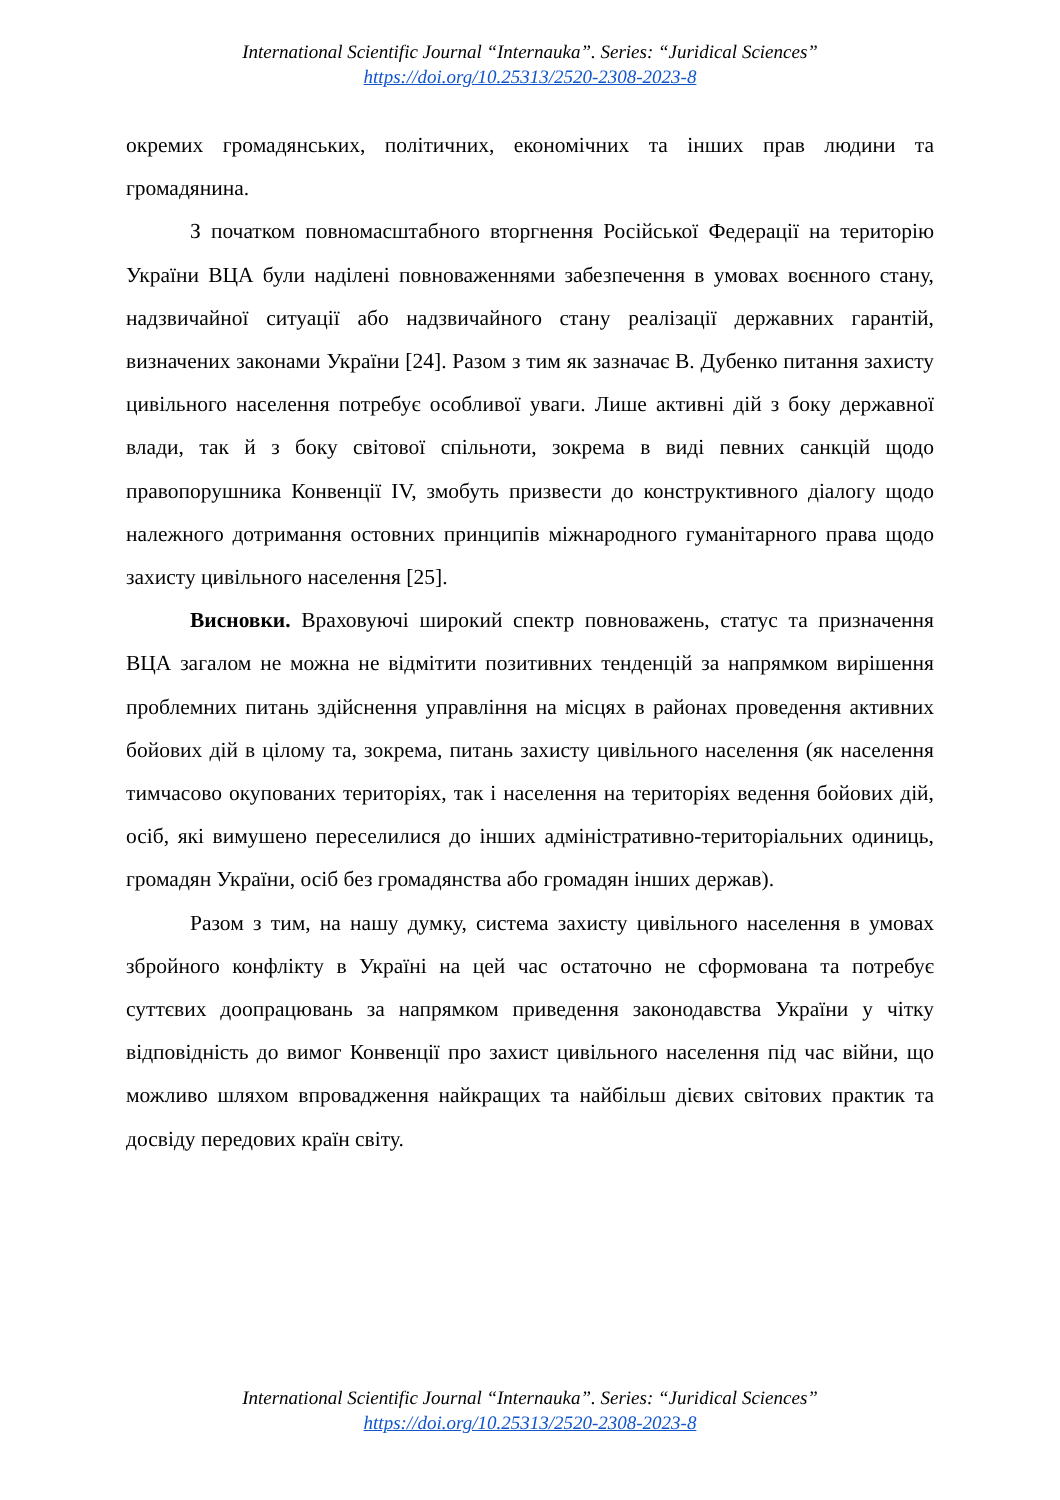International Scientific Journal “Internauka”. Series: “Juridical Sciences”
https://doi.org/10.25313/2520-2308-2023-8
окремих громадянських, політичних, економічних та інших прав людини та громадянина.
З початком повномасштабного вторгнення Російської Федерації на територію України ВЦА були наділені повноваженнями забезпечення в умовах воєнного стану, надзвичайної ситуації або надзвичайного стану реалізації державних гарантій, визначених законами України [24]. Разом з тим як зазначає В. Дубенко питання захисту цивільного населення потребує особливої уваги. Лише активні дій з боку державної влади, так й з боку світової спільноти, зокрема в виді певних санкцій щодо правопорушника Конвенції IV, змобуть призвести до конструктивного діалогу щодо належного дотримання остовних принципів міжнародного гуманітарного права щодо захисту цивільного населення [25].
Висновки. Враховуючі широкий спектр повноважень, статус та призначення ВЦА загалом не можна не відмітити позитивних тенденцій за напрямком вирішення проблемних питань здійснення управління на місцях в районах проведення активних бойових дій в цілому та, зокрема, питань захисту цивільного населення (як населення тимчасово окупованих територіях, так і населення на територіях ведення бойових дій, осіб, які вимушено переселилися до інших адміністративно-територіальних одиниць, громадян України, осіб без громадянства або громадян інших держав).
Разом з тим, на нашу думку, система захисту цивільного населення в умовах збройного конфлікту в Україні на цей час остаточно не сформована та потребує суттєвих доопрацювань за напрямком приведення законодавства України у чітку відповідність до вимог Конвенції про захист цивільного населення під час війни, що можливо шляхом впровадження найкращих та найбільш дієвих світових практик та досвіду передових країн світу.
International Scientific Journal “Internauka”. Series: “Juridical Sciences”
https://doi.org/10.25313/2520-2308-2023-8